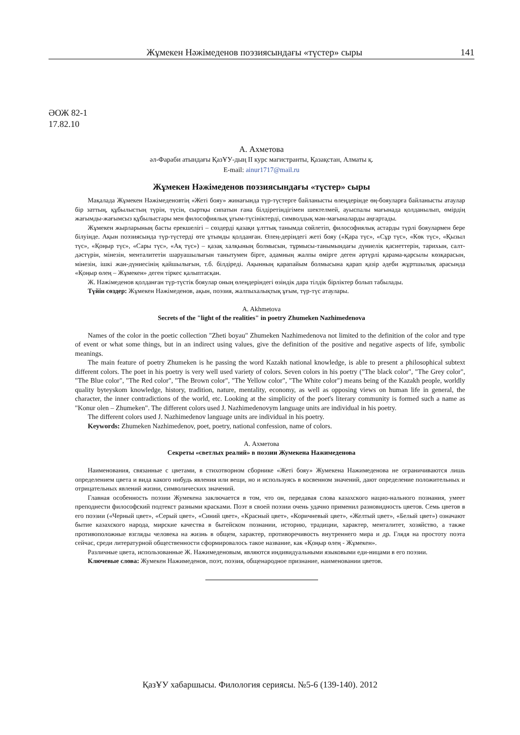Жұмекен Нәжімеденов поэзиясындағы «түстер» сыры 141
ӘОЖ 82-1
17.82.10
А. Ахметова
әл-Фараби атындағы ҚазҰУ-дың ІІ курс магистранты, Қазақстан, Алматы қ.
E-mail: ainur1717@mail.ru
Жұмекен Нәжімеденов поэзиясындағы «түстер» сыры
Мақалада Жұмекен Нәжімеденовтің «Жеті бояу» жинағында түр-түстерге байланысты өлеңдерінде өң-бояуларға байланысты атаулар бір заттың, құбылыстың түрін, түсін, сыртқы сипатын ғана білдіретіндігімен шектелмей, ауыспалы мағынада қолданылып, өмірдің жағымды-жағымсыз құбылыстары мен философиялық ұғым-түсініктерді, символдық мән-мағыналарды аңғартады.
Жұмекен жырларының басты ерекшелігі – сөздерді қазақи ұлттық танымда сөйлетіп, философиялық астарды түрлі бояулармен бере білуінде. Ақын поэзиясында түр-түстерді өте ұтымды қолданған. Өлең-деріндегі жеті бояу («Қара түс», «Сұр түс», «Көк түс», «Қызыл түс», «Қоңыр түс», «Сары түс», «Ақ түс») – қазақ халқының болмысын, тұрмысы-танымындағы дүниелік қасиеттерін, тарихын, салт-дәстүрін, мінезін, менталитетін шаруашылығын танытумен бірге, адамның жалпы өмірге деген әртүрлі қарама-қарсылы көзқарасын, мінезін, ішкі жан-дүниесінің қайшылығын, т.б. білдіреді. Ақынның қарапайым болмысына қарап қазір әдеби жұртшылық арасында «Қоңыр өлең – Жұмекен» деген тіркес қалыптасқан.
Ж. Нәжімеденов қолданған түр-түстік бояулар оның өлеңдеріндегі өзіндік дара тілдік бірліктер болып табылады.
Түйін сөздер: Жұмекен Нәжімеденов, ақын, поэзия, жалпыхалықтық ұғым, түр-түс атаулары.
A. Akhmetova
Secrets of the "light of the realities" in poetry Zhumeken Nazhimedenova
Names of the color in the poetic collection "Zheti boyau" Zhumeken Nazhimedenova not limited to the definition of the color and type of event or what some things, but in an indirect using values, give the definition of the positive and negative aspects of life, symbolic meanings.
The main feature of poetry Zhumeken is he passing the word Kazakh national knowledge, is able to present a philosophical subtext different colors. The poet in his poetry is very well used variety of colors. Seven colors in his poetry ("The black color", "The Grey color", "The Blue color", "The Red color", "The Brown color", "The Yellow color", "The White color") means being of the Kazakh people, worldly quality byteyskom knowledge, history, tradition, nature, mentality, economy, as well as opposing views on human life in general, the character, the inner contradictions of the world, etc. Looking at the simplicity of the poet's literary community is formed such a name as "Konur olen – Zhumeken". The different colors used J. Nazhimedenovym language units are individual in his poetry.
The different colors used J. Nazhimedenov language units are individual in his poetry.
Keywords: Zhumeken Nazhimedenov, poet, poetry, national confession, name of colors.
А. Ахметова
Секреты «светлых реалий» в поэзии Жумекена Нажимеденова
Наименования, связанные с цветами, в стихотворном сборнике «Жеті бояу» Жумекена Нажимеденова не ограничиваются лишь определением цвета и вида какого нибудь явления или вещи, но и используясь в косвенном значений, дают определение положительных и отрицательных явлений жизни, символических значений.
Главная особенность поэзии Жумекена заключается в том, что он, передавая слова казахского нацио-нального познания, умеет преподнести философский подтекст разными красками. Поэт в своей поэзии очень удачно применил разновидность цветов. Семь цветов в его поэзии («Черный цвет», «Серый цвет», «Синий цвет», «Красный цвет», «Коричневый цвет», «Желтый цвет», «Белый цвет») означают бытие казахского народа, мирские качества в бытейском познании, историю, традиции, характер, менталитет, хозяйство, а также противоположные взгляды человека на жизнь в общем, характер, противоречивость внутреннего мира и др. Глядя на простоту поэта сейчас, среди литературной общественности сформировалось такое название, как «Қоңыр өлең - Жұмекен».
Различные цвета, использованные Ж. Нажимеденовым, являются индивидуальными языковыми еди-ницами в его поэзии.
Ключевые слова: Жумекен Нажимеденов, поэт, поэзия, общенародное признание, наименовании цветов.
ҚазҰУ хабаршысы. Филология сериясы. №5-6 (139-140). 2012